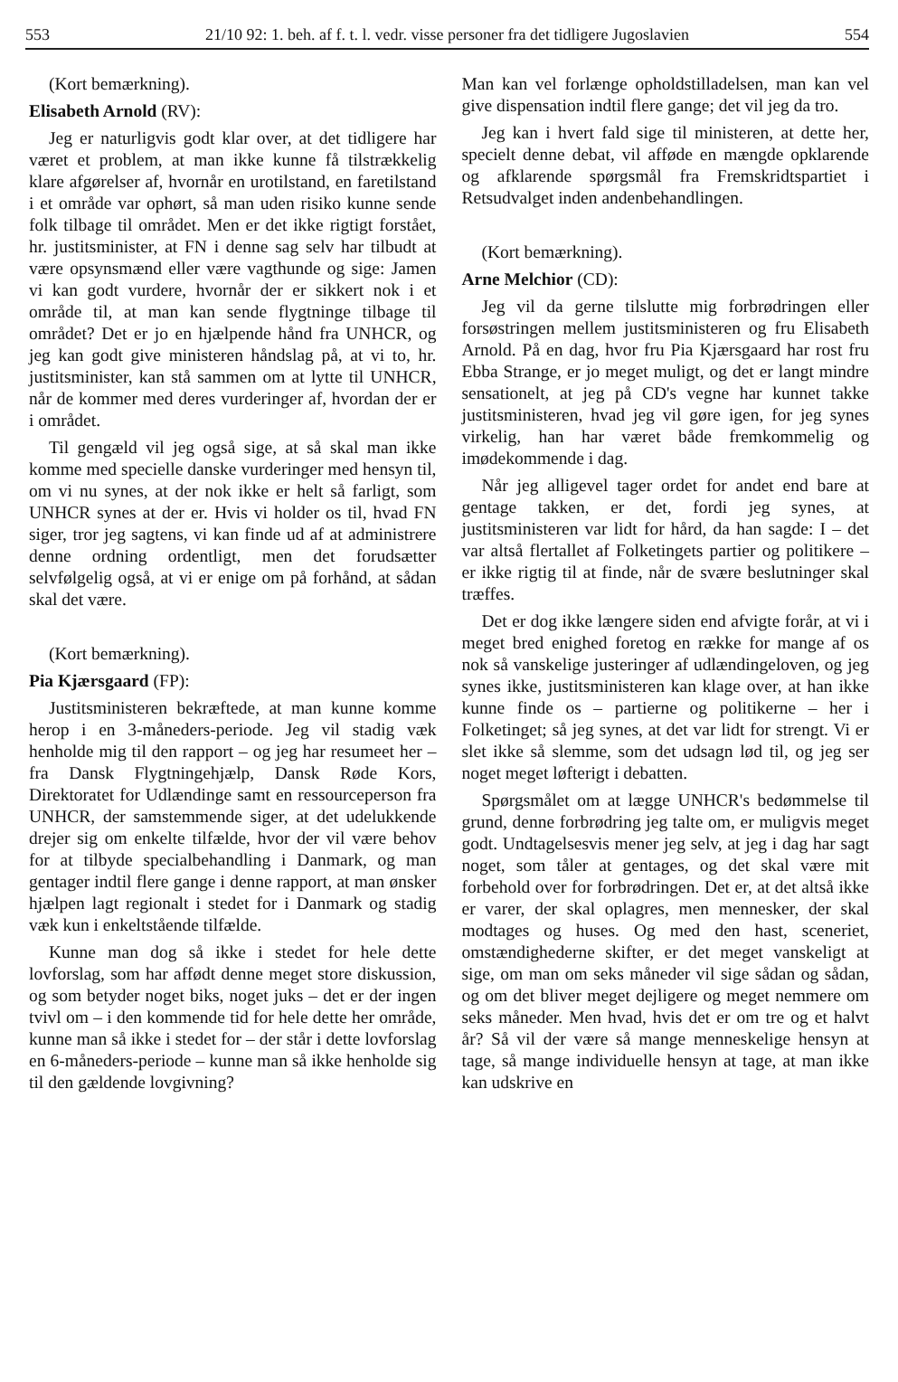553 21/10 92: 1. beh. af f. t. l. vedr. visse personer fra det tidligere Jugoslavien 554
(Kort bemærkning).
Elisabeth Arnold (RV):
Jeg er naturligvis godt klar over, at det tidligere har været et problem, at man ikke kunne få tilstrækkelig klare afgørelser af, hvornår en urotilstand, en faretilstand i et område var ophørt, så man uden risiko kunne sende folk tilbage til området. Men er det ikke rigtigt forstået, hr. justitsminister, at FN i denne sag selv har tilbudt at være opsynsmænd eller være vagthunde og sige: Jamen vi kan godt vurdere, hvornår der er sikkert nok i et område til, at man kan sende flygtninge tilbage til området? Det er jo en hjælpende hånd fra UNHCR, og jeg kan godt give ministeren håndslag på, at vi to, hr. justitsminister, kan stå sammen om at lytte til UNHCR, når de kommer med deres vurderinger af, hvordan der er i området.
Til gengæld vil jeg også sige, at så skal man ikke komme med specielle danske vurderinger med hensyn til, om vi nu synes, at der nok ikke er helt så farligt, som UNHCR synes at der er. Hvis vi holder os til, hvad FN siger, tror jeg sagtens, vi kan finde ud af at administrere denne ordning ordentligt, men det forudsætter selvfølgelig også, at vi er enige om på forhånd, at sådan skal det være.
(Kort bemærkning).
Pia Kjærsgaard (FP):
Justitsministeren bekræftede, at man kunne komme herop i en 3-måneders-periode. Jeg vil stadig væk henholde mig til den rapport – og jeg har resumeet her – fra Dansk Flygtningehjælp, Dansk Røde Kors, Direktoratet for Udlændinge samt en ressourceperson fra UNHCR, der samstemmende siger, at det udelukkende drejer sig om enkelte tilfælde, hvor der vil være behov for at tilbyde specialbehandling i Danmark, og man gentager indtil flere gange i denne rapport, at man ønsker hjælpen lagt regionalt i stedet for i Danmark og stadig væk kun i enkeltstående tilfælde.
Kunne man dog så ikke i stedet for hele dette lovforslag, som har affødt denne meget store diskussion, og som betyder noget biks, noget juks – det er der ingen tvivl om – i den kommende tid for hele dette her område, kunne man så ikke i stedet for – der står i dette lovforslag en 6-måneders-periode – kunne man så ikke henholde sig til den gældende lovgivning?
Man kan vel forlænge opholdstilladelsen, man kan vel give dispensation indtil flere gange; det vil jeg da tro.
Jeg kan i hvert fald sige til ministeren, at dette her, specielt denne debat, vil afføde en mængde opklarende og afklarende spørgsmål fra Fremskridtspartiet i Retsudvalget inden andenbehandlingen.
(Kort bemærkning).
Arne Melchior (CD):
Jeg vil da gerne tilslutte mig forbrødringen eller forsøstringen mellem justitsministeren og fru Elisabeth Arnold. På en dag, hvor fru Pia Kjærsgaard har rost fru Ebba Strange, er jo meget muligt, og det er langt mindre sensationelt, at jeg på CD's vegne har kunnet takke justitsministeren, hvad jeg vil gøre igen, for jeg synes virkelig, han har været både fremkommelig og imødekommende i dag.
Når jeg alligevel tager ordet for andet end bare at gentage takken, er det, fordi jeg synes, at justitsministeren var lidt for hård, da han sagde: I – det var altså flertallet af Folketingets partier og politikere – er ikke rigtig til at finde, når de svære beslutninger skal træffes.
Det er dog ikke længere siden end afvigte forår, at vi i meget bred enighed foretog en række for mange af os nok så vanskelige justeringer af udlændingeloven, og jeg synes ikke, justitsministeren kan klage over, at han ikke kunne finde os – partierne og politikerne – her i Folketinget; så jeg synes, at det var lidt for strengt. Vi er slet ikke så slemme, som det udsagn lød til, og jeg ser noget meget løfterigt i debatten.
Spørgsmålet om at lægge UNHCR's bedømmelse til grund, denne forbrødring jeg talte om, er muligvis meget godt. Undtagelsesvis mener jeg selv, at jeg i dag har sagt noget, som tåler at gentages, og det skal være mit forbehold over for forbrødringen. Det er, at det altså ikke er varer, der skal oplagres, men mennesker, der skal modtages og huses. Og med den hast, sceneriet, omstændighederne skifter, er det meget vanskeligt at sige, om man om seks måneder vil sige sådan og sådan, og om det bliver meget dejligere og meget nemmere om seks måneder. Men hvad, hvis det er om tre og et halvt år? Så vil der være så mange menneskelige hensyn at tage, så mange individuelle hensyn at tage, at man ikke kan udskrive en